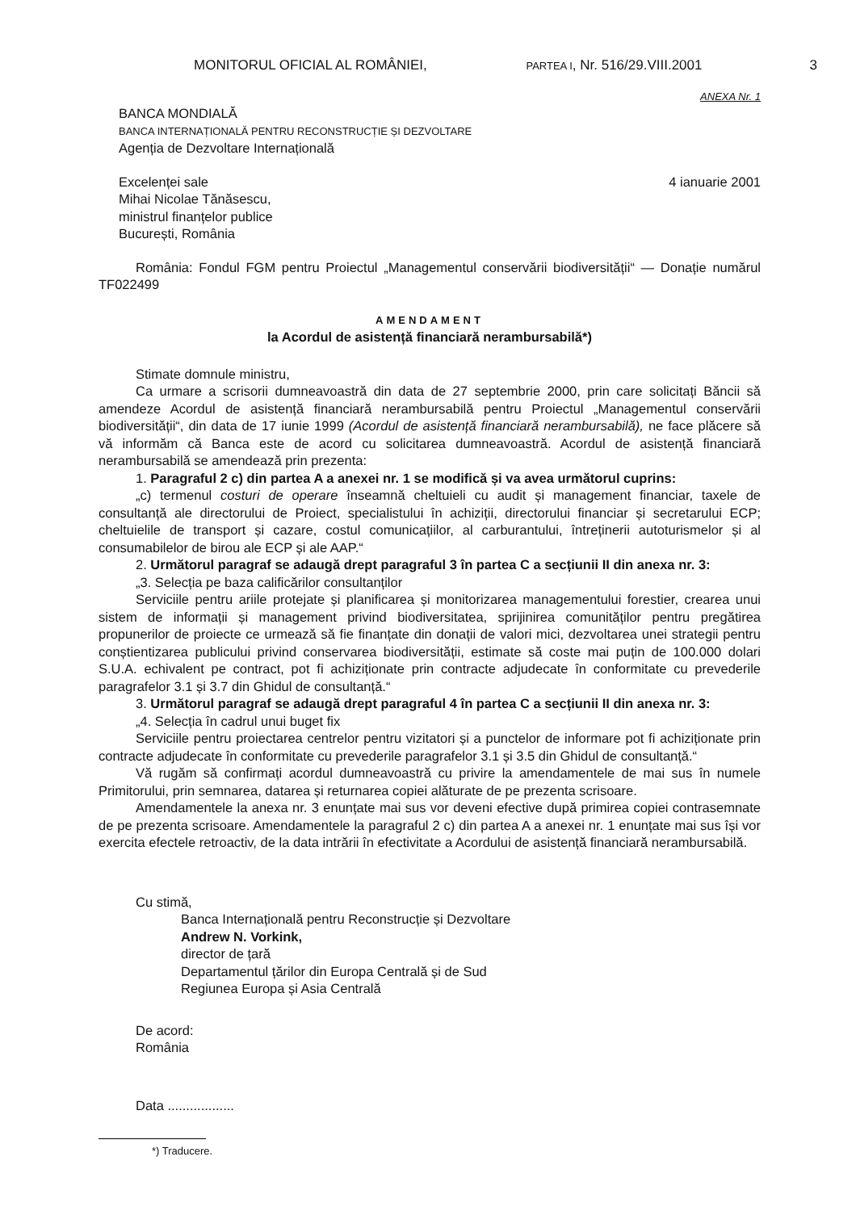MONITORUL OFICIAL AL ROMÂNIEI, PARTEA I, Nr. 516/29.VIII.2001 3
ANEXA Nr. 1
BANCA MONDIALĂ
BANCA INTERNAȚIONALĂ PENTRU RECONSTRUCȚIE ȘI DEZVOLTARE
Agenția de Dezvoltare Internațională
Excelenței sale 4 ianuarie 2001
Mihai Nicolae Tănăsescu,
ministrul finanțelor publice
București, România
România: Fondul FGM pentru Proiectul „Managementul conservării biodiversității“ — Donație numărul TF022499
AMENDAMENT
la Acordul de asistență financiară nerambursabilă*)
Stimate domnule ministru,
Ca urmare a scrisorii dumneavoastră din data de 27 septembrie 2000, prin care solicitați Băncii să amendeze Acordul de asistență financiară nerambursabilă pentru Proiectul „Managementul conservării biodiversității“, din data de 17 iunie 1999 (Acordul de asistență financiară nerambursabilă), ne face plăcere să vă informăm că Banca este de acord cu solicitarea dumneavoastră. Acordul de asistență financiară nerambursabilă se amendează prin prezenta:
1. Paragraful 2 c) din partea A a anexei nr. 1 se modifică și va avea următorul cuprins:
„c) termenul costuri de operare înseamnă cheltuieli cu audit și management financiar, taxele de consultanță ale directorului de Proiect, specialistului în achiziții, directorului financiar și secretarului ECP; cheltuielile de transport și cazare, costul comunicațiilor, al carburantului, întreținerii autoturismelor și al consumabilelor de birou ale ECP și ale AAP.“
2. Următorul paragraf se adaugă drept paragraful 3 în partea C a secțiunii II din anexa nr. 3:
„3. Selecția pe baza calificărilor consultanților
Serviciile pentru ariile protejate și planificarea și monitorizarea managementului forestier, crearea unui sistem de informații și management privind biodiversitatea, sprijinirea comunităților pentru pregătirea propunerilor de proiecte ce urmează să fie finanțate din donații de valori mici, dezvoltarea unei strategii pentru conștientizarea publicului privind conservarea biodiversității, estimate să coste mai puțin de 100.000 dolari S.U.A. echivalent pe contract, pot fi achiziționate prin contracte adjudecate în conformitate cu prevederile paragrafelor 3.1 și 3.7 din Ghidul de consultanță.“
3. Următorul paragraf se adaugă drept paragraful 4 în partea C a secțiunii II din anexa nr. 3:
„4. Selecția în cadrul unui buget fix
Serviciile pentru proiectarea centrelor pentru vizitatori și a punctelor de informare pot fi achiziționate prin contracte adjudecate în conformitate cu prevederile paragrafelor 3.1 și 3.5 din Ghidul de consultanță.“
Vă rugăm să confirmați acordul dumneavoastră cu privire la amendamentele de mai sus în numele Primitorului, prin semnarea, datarea și returnarea copiei alăturate de pe prezenta scrisoare.
Amendamentele la anexa nr. 3 enunțate mai sus vor deveni efective după primirea copiei contrasemnate de pe prezenta scrisoare. Amendamentele la paragraful 2 c) din partea A a anexei nr. 1 enunțate mai sus își vor exercita efectele retroactiv, de la data intrării în efectivitate a Acordului de asistență financiară nerambursabilă.
Cu stimă,
Banca Internațională pentru Reconstrucție și Dezvoltare
Andrew N. Vorkink,
director de țară
Departamentul țărilor din Europa Centrală și de Sud
Regiunea Europa și Asia Centrală
De acord:
România
Data ..................
*) Traducere.